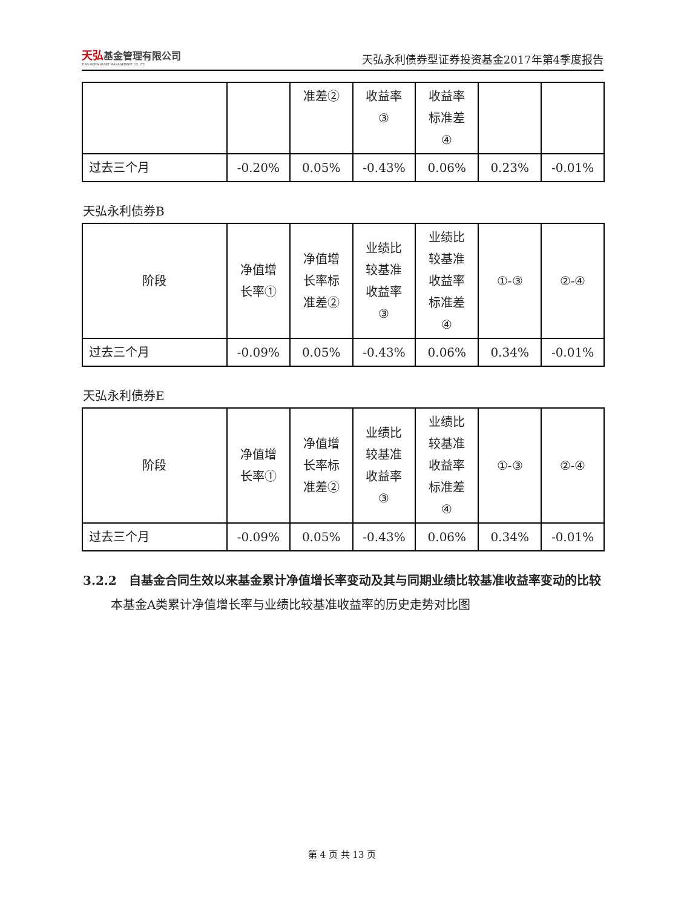天弘基金管理有限公司
TIAN HONG ASSET MANAGEMENT CO.,LTD
天弘永利债券型证券投资基金2017年第4季度报告
| | | 准差② | 收益率 ③ | 收益率 标准差 ④ | | |
| 过去三个月 | -0.20% | 0.05% | -0.43% | 0.06% | 0.23% | -0.01% |
天弘永利债券B
| 阶段 | 净值增 长率① | 净值增 长率标 准差② | 业绩比 较基准 收益率 ③ | 业绩比 较基准 收益率 标准差 ④ | ①-③ | ②-④ |
| 过去三个月 | -0.09% | 0.05% | -0.43% | 0.06% | 0.34% | -0.01% |
天弘永利债券E
| 阶段 | 净值增 长率① | 净值增 长率标 准差② | 业绩比 较基准 收益率 ③ | 业绩比 较基准 收益率 标准差 ④ | ①-③ | ②-④ |
| 过去三个月 | -0.09% | 0.05% | -0.43% | 0.06% | 0.34% | -0.01% |
3.2.2　自基金合同生效以来基金累计净值增长率变动及其与同期业绩比较基准收益率变动的比较
本基金A类累计净值增长率与业绩比较基准收益率的历史走势对比图
第 4 页 共 13 页